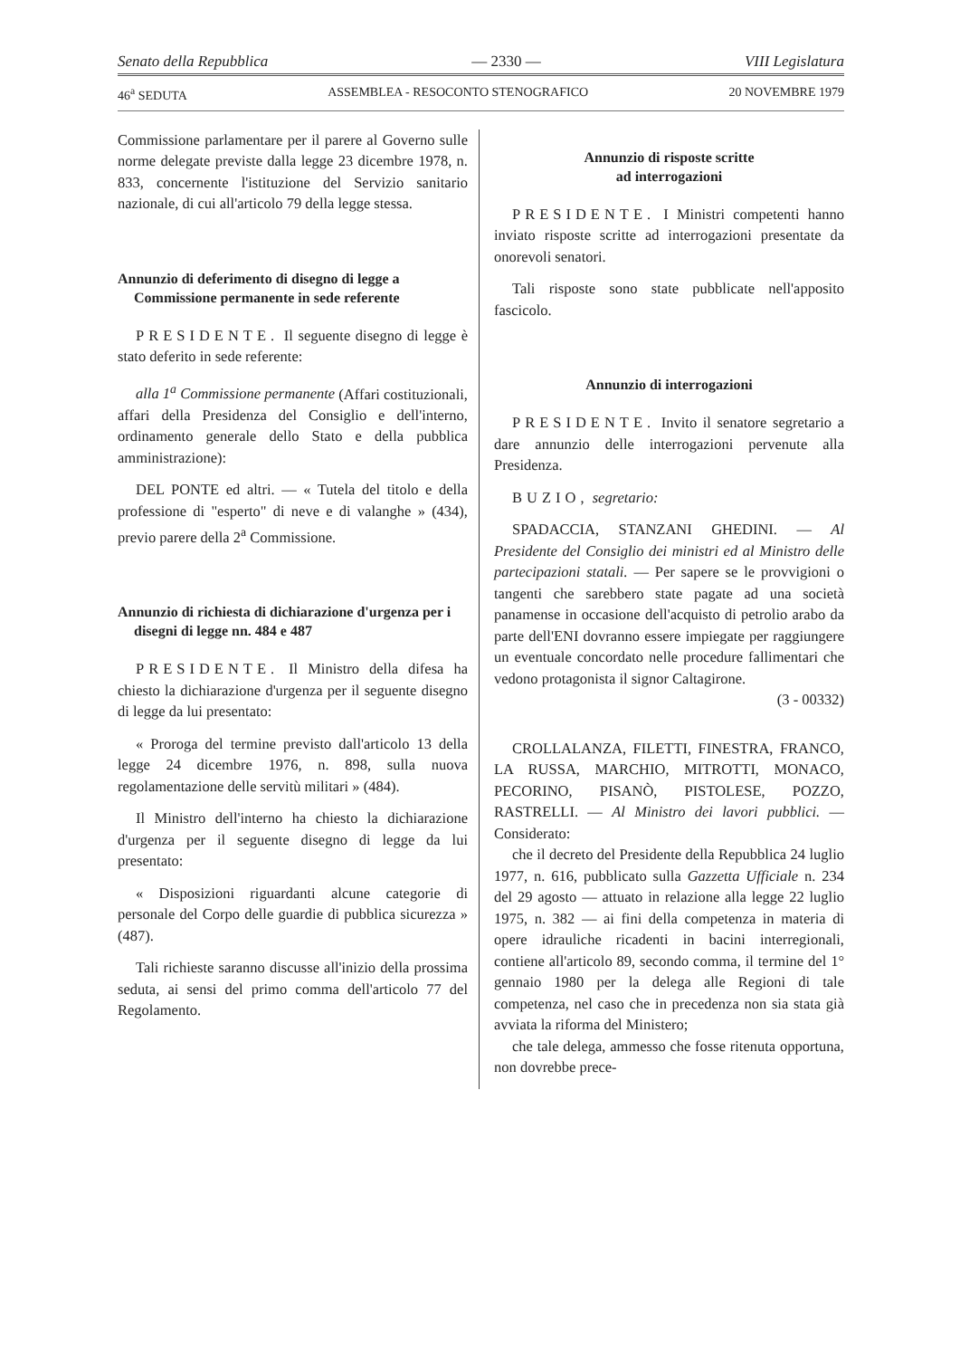Senato della Repubblica — 2330 — VIII Legislatura
46<sup>a</sup> SEDUTA ASSEMBLEA - RESOCONTO STENOGRAFICO 20 NOVEMBRE 1979
Commissione parlamentare per il parere al Governo sulle norme delegate previste dalla legge 23 dicembre 1978, n. 833, concernente l'istituzione del Servizio sanitario nazionale, di cui all'articolo 79 della legge stessa.
Annunzio di deferimento di disegno di legge a Commissione permanente in sede referente
PRESIDENTE. Il seguente disegno di legge è stato deferito in sede referente:
alla 1<sup>a</sup> Commissione permanente (Affari costituzionali, affari della Presidenza del Consiglio e dell'interno, ordinamento generale dello Stato e della pubblica amministrazione):
DEL PONTE ed altri. — « Tutela del titolo e della professione di "esperto" di neve e di valanghe » (434), previo parere della 2<sup>a</sup> Commissione.
Annunzio di richiesta di dichiarazione d'urgenza per i disegni di legge nn. 484 e 487
PRESIDENTE. Il Ministro della difesa ha chiesto la dichiarazione d'urgenza per il seguente disegno di legge da lui presentato:
« Proroga del termine previsto dall'articolo 13 della legge 24 dicembre 1976, n. 898, sulla nuova regolamentazione delle servitù militari » (484).
Il Ministro dell'interno ha chiesto la dichiarazione d'urgenza per il seguente disegno di legge da lui presentato:
« Disposizioni riguardanti alcune categorie di personale del Corpo delle guardie di pubblica sicurezza » (487).
Tali richieste saranno discusse all'inizio della prossima seduta, ai sensi del primo comma dell'articolo 77 del Regolamento.
Annunzio di risposte scritte
ad interrogazioni
PRESIDENTE. I Ministri competenti hanno inviato risposte scritte ad interrogazioni presentate da onorevoli senatori.
Tali risposte sono state pubblicate nell'apposito fascicolo.
Annunzio di interrogazioni
PRESIDENTE. Invito il senatore segretario a dare annunzio delle interrogazioni pervenute alla Presidenza.
BUZIO, segretario:
SPADACCIA, STANZANI GHEDINI. — Al Presidente del Consiglio dei ministri ed al Ministro delle partecipazioni statali. — Per sapere se le provvigioni o tangenti che sarebbero state pagate ad una società panamense in occasione dell'acquisto di petrolio arabo da parte dell'ENI dovranno essere impiegate per raggiungere un eventuale concordato nelle procedure fallimentari che vedono protagonista il signor Caltagirone.
(3 - 00332)
CROLLALANZA, FILETTI, FINESTRA, FRANCO, LA RUSSA, MARCHIO, MITROTTI, MONACO, PECORINO, PISANÒ, PISTOLESE, POZZO, RASTRELLI. — Al Ministro dei lavori pubblici. — Considerato:
che il decreto del Presidente della Repubblica 24 luglio 1977, n. 616, pubblicato sulla Gazzetta Ufficiale n. 234 del 29 agosto — attuato in relazione alla legge 22 luglio 1975, n. 382 — ai fini della competenza in materia di opere idrauliche ricadenti in bacini interregionali, contiene all'articolo 89, secondo comma, il termine del 1° gennaio 1980 per la delega alle Regioni di tale competenza, nel caso che in precedenza non sia stata già avviata la riforma del Ministero;
che tale delega, ammesso che fosse ritenuta opportuna, non dovrebbe prece-